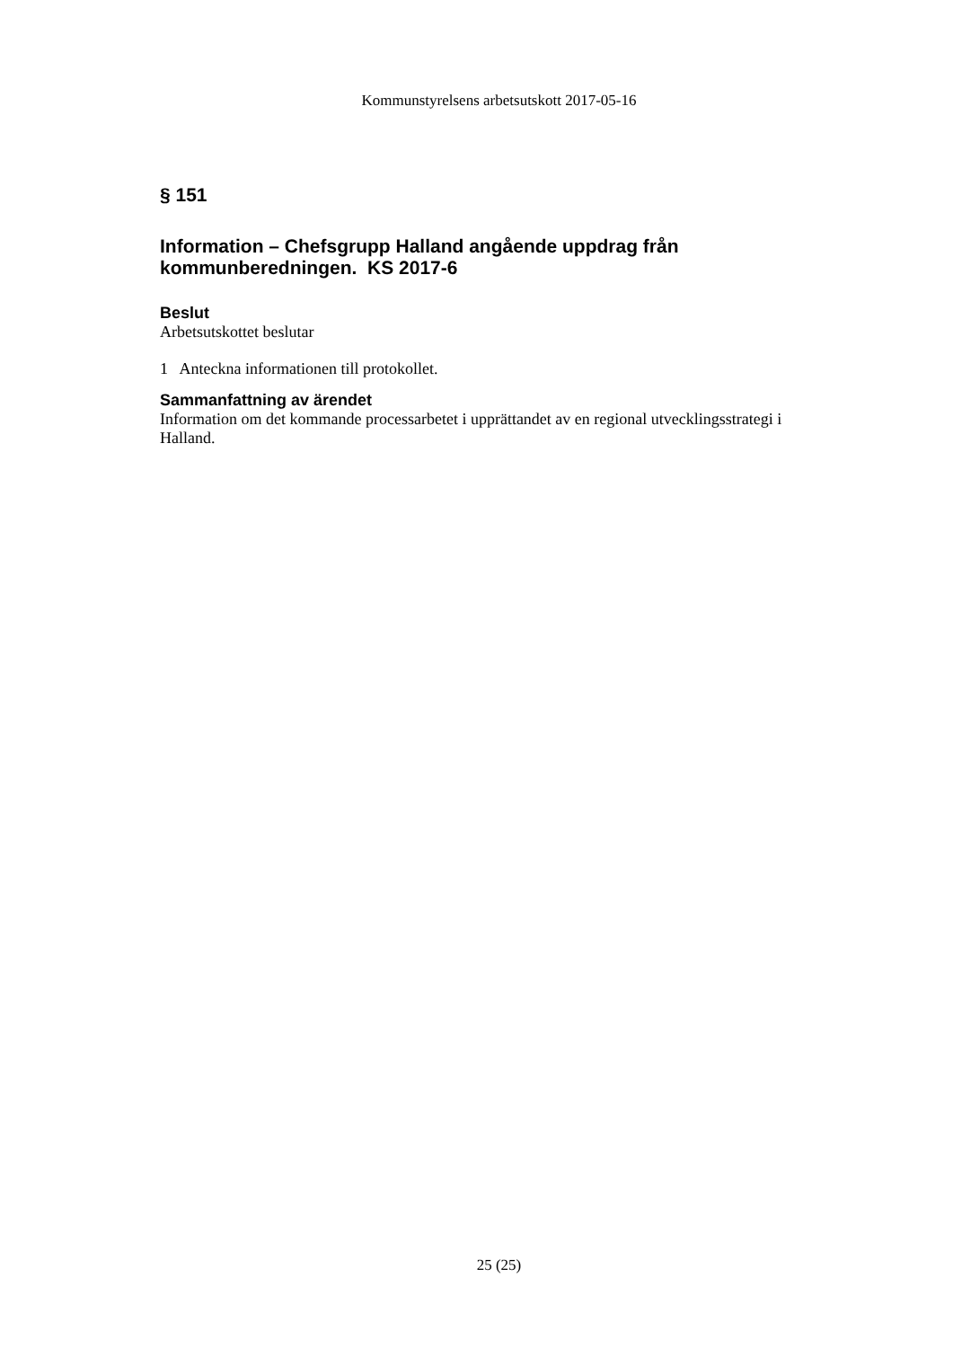Kommunstyrelsens arbetsutskott 2017-05-16
§ 151
Information – Chefsgrupp Halland angående uppdrag från kommunberedningen. KS 2017-6
Beslut
Arbetsutskottet beslutar
1 Anteckna informationen till protokollet.
Sammanfattning av ärendet
Information om det kommande processarbetet i upprättandet av en regional utvecklingsstrategi i Halland.
25 (25)